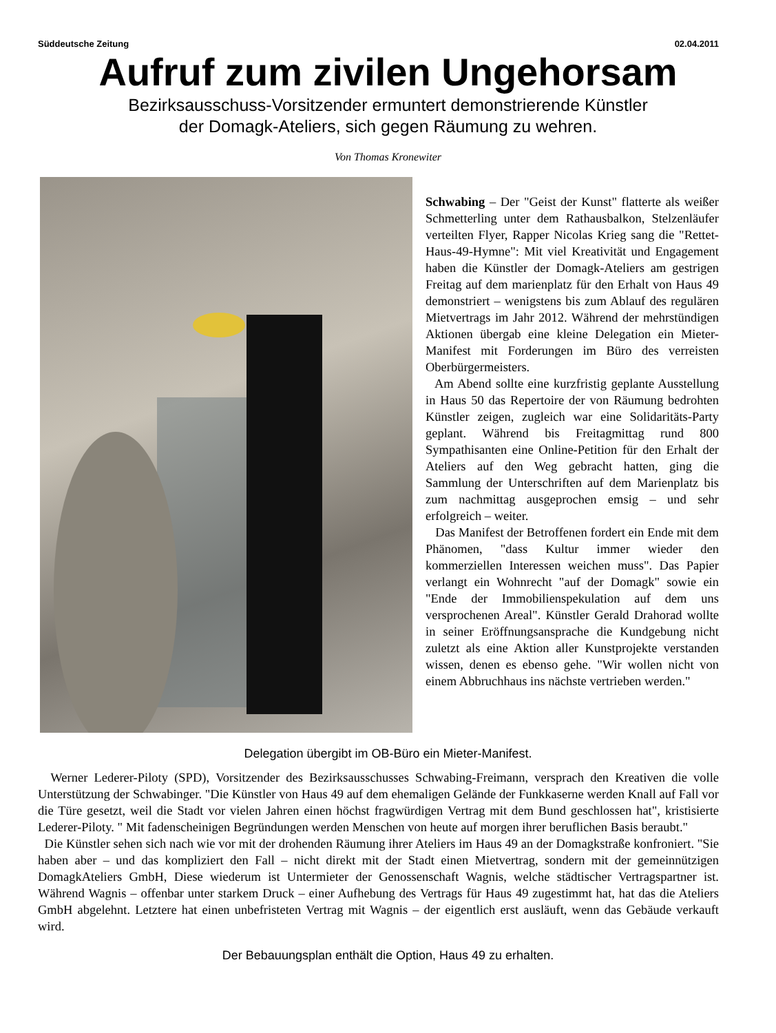Süddeutsche Zeitung 02.04.2011
Aufruf zum zivilen Ungehorsam
Bezirksausschuss-Vorsitzender ermuntert demonstrierende Künstler
der Domagk-Ateliers, sich gegen Räumung zu wehren.
Von Thomas Kronewiter
Schwabing – Der "Geist der Kunst" flatterte als weißer Schmetterling unter dem Rathausbalkon, Stelzenläufer verteilten Flyer, Rapper Nicolas Krieg sang die "Rettet-Haus-49-Hymne": Mit viel Kreativität und Engagement haben die Künstler der Domagk-Ateliers am gestrigen Freitag auf dem marienplatz für den Erhalt von Haus 49 demonstriert – wenigstens bis zum Ablauf des regulären Mietvertrags im Jahr 2012. Während der mehrstündigen Aktionen übergab eine kleine Delegation ein Mieter-Manifest mit Forderungen im Büro des verreisten Oberbürgermeisters.
Am Abend sollte eine kurzfristig geplante Ausstellung in Haus 50 das Repertoire der von Räumung bedrohten Künstler zeigen, zugleich war eine Solidaritäts-Party geplant. Während bis Freitagmittag rund 800 Sympathisanten eine Online-Petition für den Erhalt der Ateliers auf den Weg gebracht hatten, ging die Sammlung der Unterschriften auf dem Marienplatz bis zum nachmittag ausgeprochen emsig – und sehr erfolgreich – weiter.
Das Manifest der Betroffenen fordert ein Ende mit dem Phänomen, "dass Kultur immer wieder den kommerziellen Interessen weichen muss". Das Papier verlangt ein Wohnrecht "auf der Domagk" sowie ein "Ende der Immobilienspekulation auf dem uns versprochenen Areal". Künstler Gerald Drahorad wollte in seiner Eröffnungsansprache die Kundgebung nicht zuletzt als eine Aktion aller Kunstprojekte verstanden wissen, denen es ebenso gehe. "Wir wollen nicht von einem Abbruchhaus ins nächste vertrieben werden."
Delegation übergibt im OB-Büro ein Mieter-Manifest.
Werner Lederer-Piloty (SPD), Vorsitzender des Bezirksausschusses Schwabing-Freimann, versprach den Kreativen die volle Unterstützung der Schwabinger. "Die Künstler von Haus 49 auf dem ehemaligen Gelände der Funkkaserne werden Knall auf Fall vor die Türe gesetzt, weil die Stadt vor vielen Jahren einen höchst fragwürdigen Vertrag mit dem Bund geschlossen hat", kristisierte Lederer-Piloty. " Mit fadenscheinigen Begründungen werden Menschen von heute auf morgen ihrer beruflichen Basis beraubt."
Die Künstler sehen sich nach wie vor mit der drohenden Räumung ihrer Ateliers im Haus 49 an der Domagkstraße konfroniert. "Sie haben aber – und das kompliziert den Fall – nicht direkt mit der Stadt einen Mietvertrag, sondern mit der gemeinnützigen DomagkAteliers GmbH, Diese wiederum ist Untermieter der Genossenschaft Wagnis, welche städtischer Vertragspartner ist. Während Wagnis – offenbar unter starkem Druck – einer Aufhebung des Vertrags für Haus 49 zugestimmt hat, hat das die Ateliers GmbH abgelehnt. Letztere hat einen unbefristeten Vertrag mit Wagnis – der eigentlich erst ausläuft, wenn das Gebäude verkauft wird.
Der Bebauungsplan enthält die Option, Haus 49 zu erhalten.